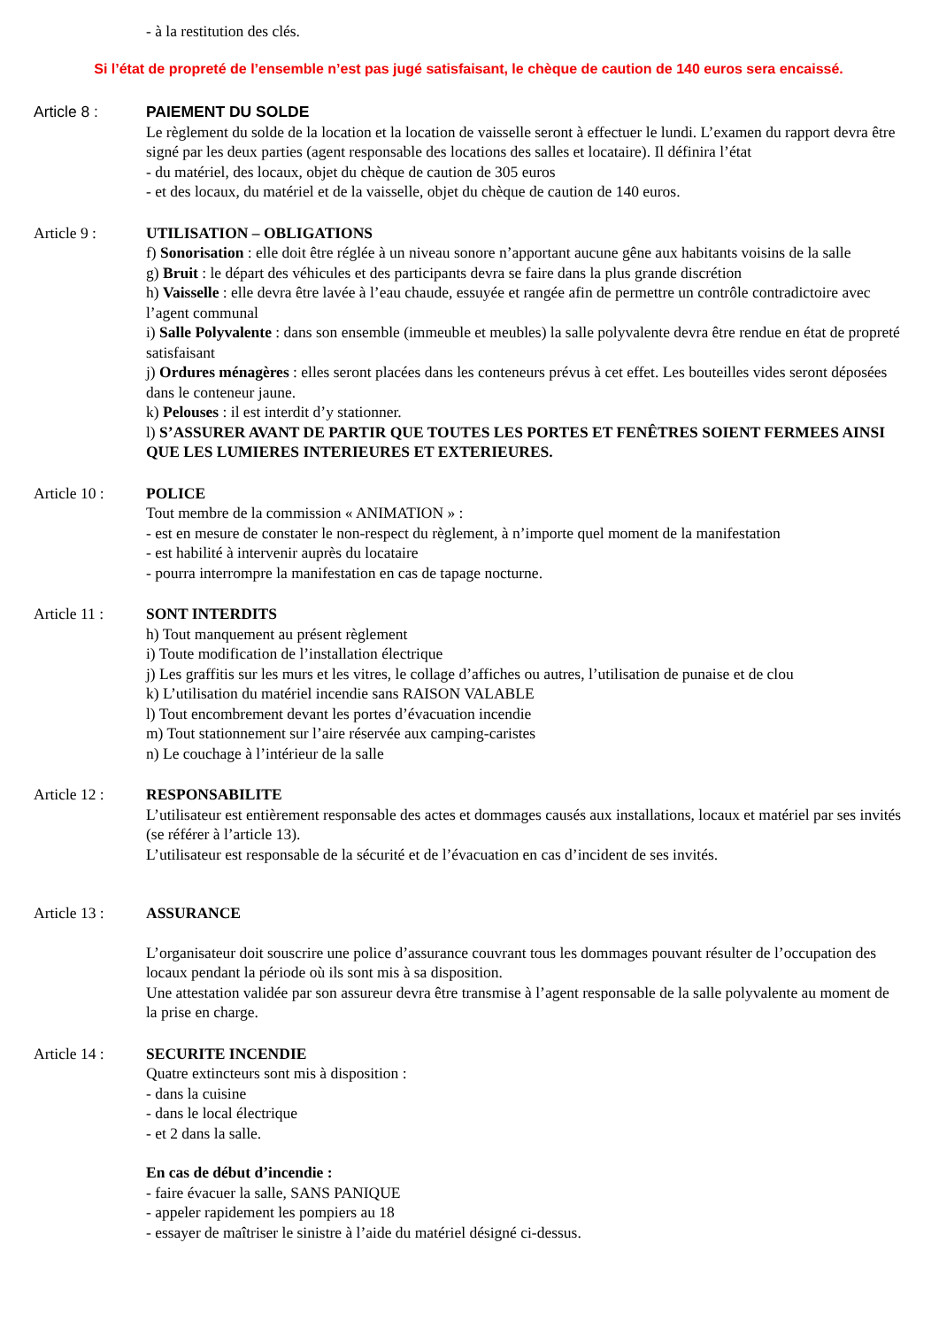- à la restitution des clés.
Si l’état de propreté de l’ensemble n’est pas jugé satisfaisant, le chèque de caution de 140 euros sera encaissé.
Article 8 : PAIEMENT DU SOLDE
Le règlement du solde de la location et la location de vaisselle seront à effectuer le lundi. L’examen du rapport devra être signé par les deux parties (agent responsable des locations des salles et locataire). Il définira l’état
- du matériel, des locaux, objet du chèque de caution de 305 euros
- et des locaux, du matériel et de la vaisselle, objet du chèque de caution de 140 euros.
Article 9 : UTILISATION – OBLIGATIONS
f) Sonorisation : elle doit être réglée à un niveau sonore n’apportant aucune gêne aux habitants voisins de la salle
g) Bruit : le départ des véhicules et des participants devra se faire dans la plus grande discrétion
h) Vaisselle : elle devra être lavée à l’eau chaude, essuyée et rangée afin de permettre un contrôle contradictoire avec l’agent communal
i) Salle Polyvalente : dans son ensemble (immeuble et meubles) la salle polyvalente devra être rendue en état de propreté satisfaisant
j) Ordures ménagères : elles seront placées dans les conteneurs prévus à cet effet. Les bouteilles vides seront déposées dans le conteneur jaune.
k) Pelouses : il est interdit d’y stationner.
l) S’ASSURER AVANT DE PARTIR QUE TOUTES LES PORTES ET FENÊTRES SOIENT FERMEES AINSI QUE LES LUMIERES INTERIEURES ET EXTERIEURES.
Article 10 : POLICE
Tout membre de la commission « ANIMATION » :
- est en mesure de constater le non-respect du règlement, à n’importe quel moment de la manifestation
- est habilité à intervenir auprès du locataire
- pourra interrompre la manifestation en cas de tapage nocturne.
Article 11 : SONT INTERDITS
h) Tout manquement au présent règlement
i) Toute modification de l’installation électrique
j) Les graffitis sur les murs et les vitres, le collage d’affiches ou autres, l’utilisation de punaise et de clou
k) L’utilisation du matériel incendie sans RAISON VALABLE
l) Tout encombrement devant les portes d’évacuation incendie
m) Tout stationnement sur l’aire réservée aux camping-caristes
n) Le couchage à l’intérieur de la salle
Article 12 : RESPONSABILITE
L’utilisateur est entièrement responsable des actes et dommages causés aux installations, locaux et matériel par ses invités (se référer à l’article 13).
L’utilisateur est responsable de la sécurité et de l’évacuation en cas d’incident de ses invités.
Article 13 : ASSURANCE
L’organisateur doit souscrire une police d’assurance couvrant tous les dommages pouvant résulter de l’occupation des locaux pendant la période où ils sont mis à sa disposition.
Une attestation validée par son assureur devra être transmise à l’agent responsable de la salle polyvalente au moment de la prise en charge.
Article 14 : SECURITE INCENDIE
Quatre extincteurs sont mis à disposition :
- dans la cuisine
- dans le local électrique
- et 2 dans la salle.
En cas de début d’incendie :
- faire évacuer la salle, SANS PANIQUE
- appeler rapidement les pompiers au 18
- essayer de maîtriser le sinistre à l’aide du matériel désigné ci-dessus.